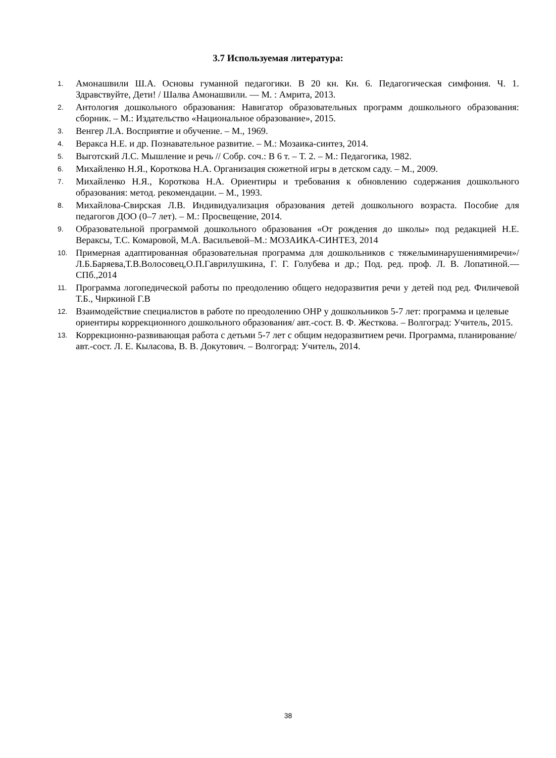3.7 Используемая литература:
1. Амонашвили Ш.А. Основы гуманной педагогики. В 20 кн. Кн. 6. Педагогическая симфония. Ч. 1. Здравствуйте, Дети! / Шалва Амонашвили. — М. : Амрита, 2013.
2. Антология дошкольного образования: Навигатор образовательных программ дошкольного образования: сборник. – М.: Издательство «Национальное образование», 2015.
3. Венгер Л.А. Восприятие и обучение. – М., 1969.
4. Веракса Н.Е. и др. Познавательное развитие. – М.: Мозаика-синтез, 2014.
5. Выготский Л.С. Мышление и речь // Собр. соч.: В 6 т. – Т. 2. – М.: Педагогика, 1982.
6. Михайленко Н.Я., Короткова Н.А. Организация сюжетной игры в детском саду. – М., 2009.
7. Михайленко Н.Я., Короткова Н.А. Ориентиры и требования к обновлению содержания дошкольного образования: метод. рекомендации. – М., 1993.
8. Михайлова-Свирская Л.В. Индивидуализация образования детей дошкольного возраста. Пособие для педагогов ДОО (0–7 лет). – М.: Просвещение, 2014.
9. Образовательной программой дошкольного образования «От рождения до школы» под редакцией Н.Е. Вераксы, Т.С. Комаровой, М.А. Васильевой–М.: МОЗАИКА-СИНТЕЗ, 2014
10. Примерная адаптированная образовательная программа для дошкольников с тяжелыминарушениямиречи»/Л.Б.Баряева,Т.В.Волосовец,О.П.Гаврилушкина, Г. Г. Голубева и др.; Под. ред. проф. Л. В. Лопатиной.—СПб.,2014
11. Программа логопедической работы по преодолению общего недоразвития речи у детей под ред. Филичевой Т.Б., Чиркиной Г.В
12. Взаимодействие специалистов в работе по преодолению ОНР у дошкольников 5-7 лет: программа и целевые ориентиры коррекционного дошкольного образования/ авт.-сост. В. Ф. Жесткова. – Волгоград: Учитель, 2015.
13. Коррекционно-развивающая работа с детьми 5-7 лет с общим недоразвитием речи. Программа, планирование/ авт.-сост. Л. Е. Кыласова, В. В. Докутович. – Волгоград: Учитель, 2014.
38